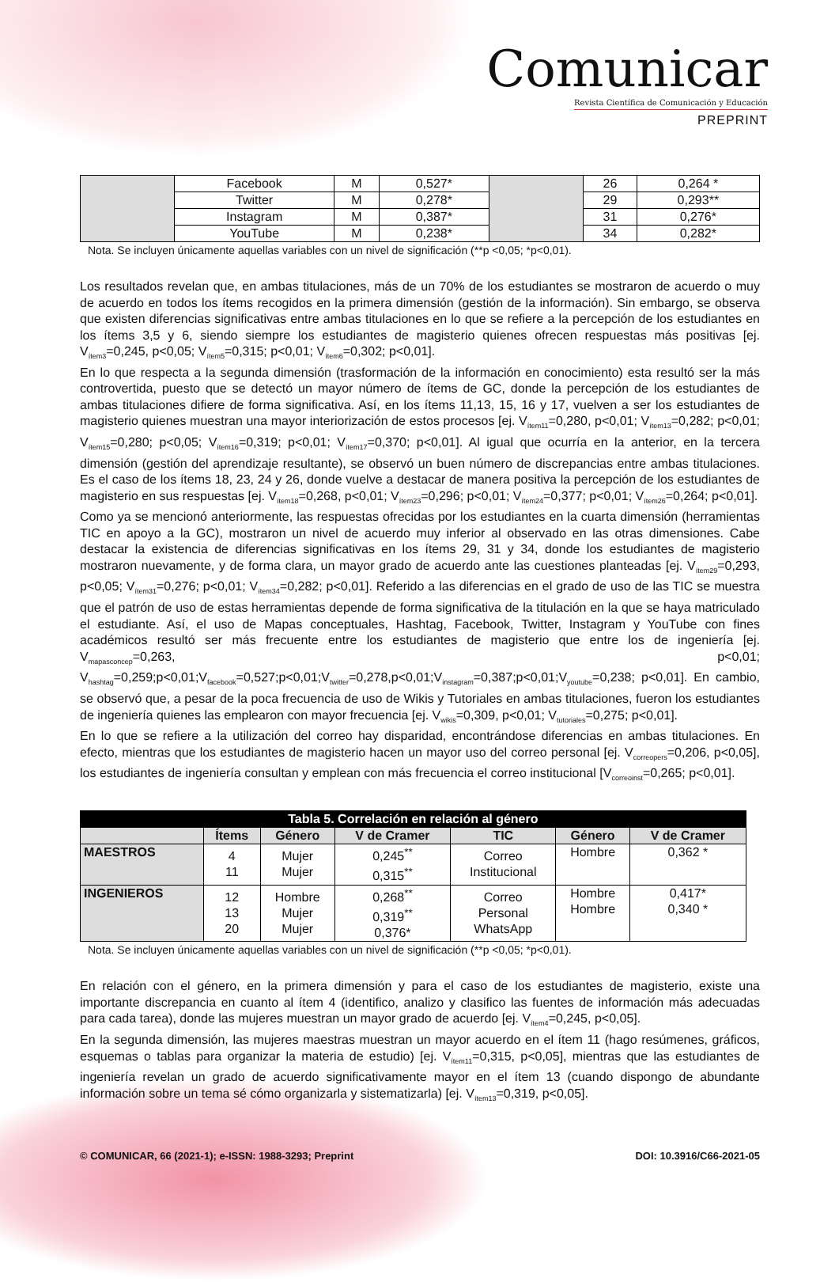Comunicar
Revista Científica de Comunicación y Educación
PREPRINT
| | Facebook | M | 0,527* | | 26 | 0,264 * |
| | Twitter | M | 0,278* | | 29 | 0,293** |
| | Instagram | M | 0,387* | | 31 | 0,276* |
| | YouTube | M | 0,238* | | 34 | 0,282* |
Nota. Se incluyen únicamente aquellas variables con un nivel de significación (**p <0,05; *p<0,01).
Los resultados revelan que, en ambas titulaciones, más de un 70% de los estudiantes se mostraron de acuerdo o muy de acuerdo en todos los ítems recogidos en la primera dimensión (gestión de la información). Sin embargo, se observa que existen diferencias significativas entre ambas titulaciones en lo que se refiere a la percepción de los estudiantes en los ítems 3,5 y 6, siendo siempre los estudiantes de magisterio quienes ofrecen respuestas más positivas [ej. V<sub>ítem3</sub>=0,245, p<0,05; V<sub>ítem5</sub>=0,315; p<0,01; V<sub>ítem6</sub>=0,302; p<0,01].
En lo que respecta a la segunda dimensión (trasformación de la información en conocimiento) esta resultó ser la más controvertida, puesto que se detectó un mayor número de ítems de GC, donde la percepción de los estudiantes de ambas titulaciones difiere de forma significativa. Así, en los ítems 11,13, 15, 16 y 17, vuelven a ser los estudiantes de magisterio quienes muestran una mayor interiorización de estos procesos [ej. V<sub>ítem11</sub>=0,280, p<0,01; V<sub>ítem13</sub>=0,282; p<0,01; V<sub>ítem15</sub>=0,280; p<0,05; V<sub>ítem16</sub>=0,319; p<0,01; V<sub>ítem17</sub>=0,370; p<0,01]. Al igual que ocurría en la anterior, en la tercera dimensión (gestión del aprendizaje resultante), se observó un buen número de discrepancias entre ambas titulaciones. Es el caso de los ítems 18, 23, 24 y 26, donde vuelve a destacar de manera positiva la percepción de los estudiantes de magisterio en sus respuestas [ej. V<sub>ítem18</sub>=0,268, p<0,01; V<sub>ítem23</sub>=0,296; p<0,01; V<sub>ítem24</sub>=0,377; p<0,01; V<sub>ítem26</sub>=0,264; p<0,01].
Como ya se mencionó anteriormente, las respuestas ofrecidas por los estudiantes en la cuarta dimensión (herramientas TIC en apoyo a la GC), mostraron un nivel de acuerdo muy inferior al observado en las otras dimensiones. Cabe destacar la existencia de diferencias significativas en los ítems 29, 31 y 34, donde los estudiantes de magisterio mostraron nuevamente, y de forma clara, un mayor grado de acuerdo ante las cuestiones planteadas [ej. V<sub>ítem29</sub>=0,293, p<0,05; V<sub>ítem31</sub>=0,276; p<0,01; V<sub>ítem34</sub>=0,282; p<0,01]. Referido a las diferencias en el grado de uso de las TIC se muestra que el patrón de uso de estas herramientas depende de forma significativa de la titulación en la que se haya matriculado el estudiante. Así, el uso de Mapas conceptuales, Hashtag, Facebook, Twitter, Instagram y YouTube con fines académicos resultó ser más frecuente entre los estudiantes de magisterio que entre los de ingeniería [ej. V<sub>mapasconcep</sub>=0,263, p<0,01; V<sub>hashtag</sub>=0,259;p<0,01;V<sub>facebook</sub>=0,527;p<0,01;V<sub>twitter</sub>=0,278,p<0,01;V<sub>instagram</sub>=0,387;p<0,01;V<sub>youtube</sub>=0,238; p<0,01]. En cambio, se observó que, a pesar de la poca frecuencia de uso de Wikis y Tutoriales en ambas titulaciones, fueron los estudiantes de ingeniería quienes las emplearon con mayor frecuencia [ej. V<sub>wikis</sub>=0,309, p<0,01; V<sub>tutoriales</sub>=0,275; p<0,01].
En lo que se refiere a la utilización del correo hay disparidad, encontrándose diferencias en ambas titulaciones. En efecto, mientras que los estudiantes de magisterio hacen un mayor uso del correo personal [ej. V<sub>correopers</sub>=0,206, p<0,05], los estudiantes de ingeniería consultan y emplean con más frecuencia el correo institucional [V<sub>correoinst</sub>=0,265; p<0,01].
| Tabla 5. Correlación en relación al género | | | | | | |
| --- | --- | --- | --- | --- | --- | --- |
| | Ítems | Género | V de Cramer | TIC | Género | V de Cramer |
| MAESTROS | 4 11 | Mujer Mujer | 0,245<sup>**</sup> 0,315<sup>**</sup> | Correo Institucional | Hombre | 0,362 * |
| INGENIEROS | 12 13 20 | Hombre Mujer Mujer | 0,268<sup>**</sup> 0,319<sup>**</sup> 0,376* | Correo Personal WhatsApp | Hombre Hombre | 0,417* 0,340 * |
Nota. Se incluyen únicamente aquellas variables con un nivel de significación (**p <0,05; *p<0,01).
En relación con el género, en la primera dimensión y para el caso de los estudiantes de magisterio, existe una importante discrepancia en cuanto al ítem 4 (identifico, analizo y clasifico las fuentes de información más adecuadas para cada tarea), donde las mujeres muestran un mayor grado de acuerdo [ej. V<sub>ítem4</sub>=0,245, p<0,05].
En la segunda dimensión, las mujeres maestras muestran un mayor acuerdo en el ítem 11 (hago resúmenes, gráficos, esquemas o tablas para organizar la materia de estudio) [ej. V<sub>ítem11</sub>=0,315, p<0,05], mientras que las estudiantes de ingeniería revelan un grado de acuerdo significativamente mayor en el ítem 13 (cuando dispongo de abundante información sobre un tema sé cómo organizarla y sistematizarla) [ej. V<sub>ítem13</sub>=0,319, p<0,05].
© COMUNICAR, 66 (2021-1); e-ISSN: 1988-3293; Preprint DOI: 10.3916/C66-2021-05